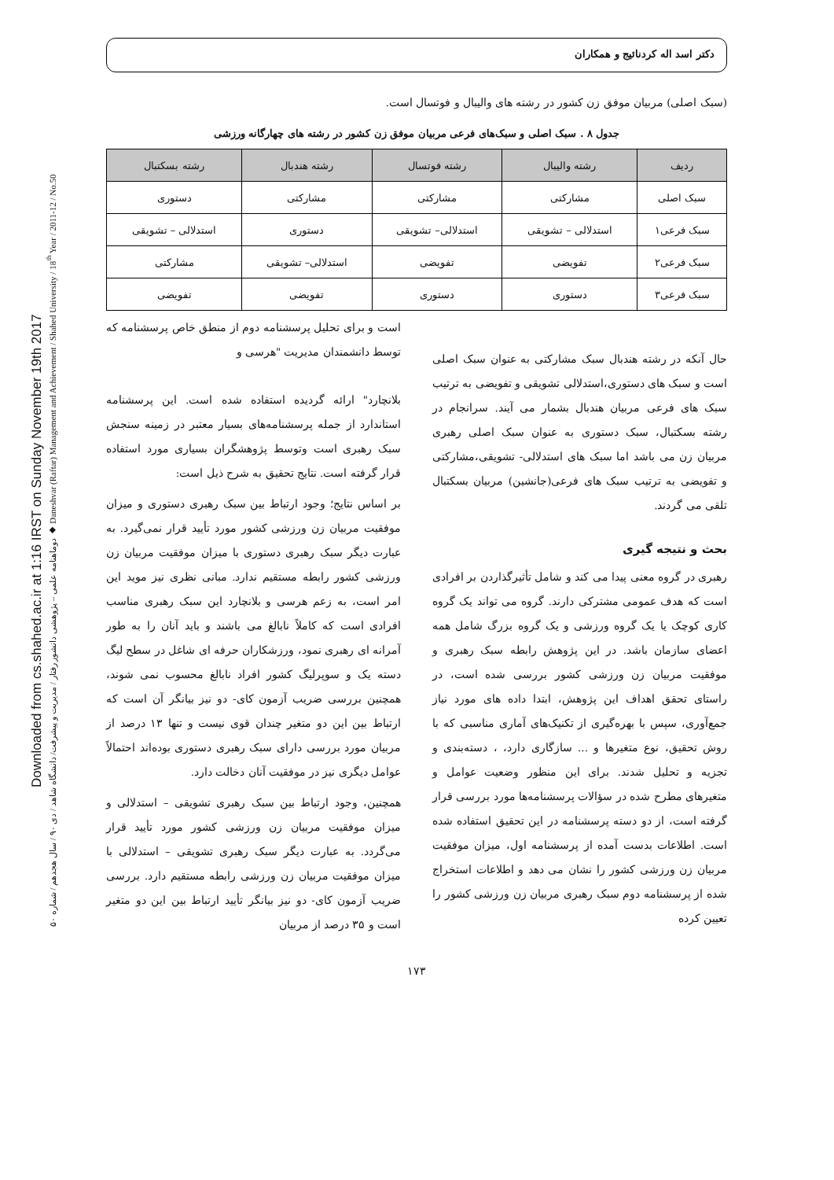Downloaded from cs.shahed.ac.ir at 1:16 IRST on Sunday November 19th 2017
دوماهنامه علمی – پژوهشی دانشور رفتار / مدیریت و پیشرفت/ دانشگاه شاهد / دی ۹۰ / سال هجدهم / شماره ۵۰ ◆ Daneshvar (Raftar) Management and Achievement / Shahed University / 18<sup>th</sup> Year / 2011-12 / No.50
دکتر اسد اله کردنائیج و همکاران
(سبک اصلی) مربیان موفق زن کشور در رشته های والیبال و فوتسال است.
جدول ۸ . سبک اصلی و سبک‌های فرعی مربیان موفق زن کشور در رشته های چهارگانه ورزشی
| ردیف | رشته والیبال | رشته فوتسال | رشته هندبال | رشته بسکتبال |
| --- | --- | --- | --- | --- |
| سبک اصلی | مشارکتی | مشارکتی | مشارکتی | دستوری |
| سبک فرعی۱ | استدلالی – تشویقی | استدلالی– تشویقی | دستوری | استدلالی – تشویقی |
| سبک فرعی۲ | تفویضی | تفویضی | استدلالی– تشویقی | مشارکتی |
| سبک فرعی۳ | دستوری | دستوری | تفویضی | تفویضی |
حال آنکه در رشته هندبال سبک مشارکتی به عنوان سبک اصلی است و سبک های دستوری،استدلالی تشویقی و تفویضی به ترتیب سبک های فرعی مربیان هندبال بشمار می آیند. سرانجام در رشته بسکتبال، سبک دستوری به عنوان سبک اصلی رهبری مربیان زن می باشد اما سبک های استدلالی- تشویقی،مشارکتی و تفویضی به ترتیب سبک های فرعی(جانشین) مربیان بسکتبال تلقی می گردند.
بحث و نتیجه گیری
رهبری در گروه معنی پیدا می کند و شامل تأثیرگذاردن بر افرادی است که هدف عمومی مشترکی دارند. گروه می تواند یک گروه کاری کوچک یا یک گروه ورزشی و یک گروه بزرگ شامل همه اعضای سازمان باشد. در این پژوهش رابطه سبک رهبری و موفقیت مربیان زن ورزشی کشور بررسی شده است، در راستای تحقق اهداف این پژوهش، ابتدا داده های مورد نیاز جمع‌آوری، سپس با بهره‌گیری از تکنیک‌های آماری مناسبی که با روش تحقیق، نوع متغیرها و ... سازگاری دارد، ، دسته‌بندی و تجزیه و تحلیل شدند. برای این منظور وضعیت عوامل و متغیرهای مطرح شده در سؤالات پرسشنامه‌ها مورد بررسی قرار گرفته است، از دو دسته پرسشنامه در این تحقیق استفاده شده است. اطلاعات بدست آمده از پرسشنامه اول، میزان موفقیت مربیان زن ورزشی کشور را نشان می دهد و اطلاعات استخراج شده از پرسشنامه دوم سبک رهبری مربیان زن ورزشی کشور را تعیین کرده
است و برای تحلیل پرسشنامه دوم از منطق خاص پرسشنامه که توسط دانشمندان مدیریت "هرسی و
بلانچارد" ارائه گردیده استفاده شده است. این پرسشنامه استاندارد از جمله پرسشنامه‌های بسیار معتبر در زمینه سنجش سبک رهبری است وتوسط پژوهشگران بسیاری مورد استفاده قرار گرفته است. نتایج تحقیق به شرح ذیل است:
بر اساس نتایج؛ وجود ارتباط بین سبک رهبری دستوری و میزان موفقیت مربیان زن ورزشی کشور مورد تأیید قرار نمی‌گیرد. به عبارت دیگر سبک رهبری دستوری با میزان موفقیت مربیان زن ورزشی کشور رابطه مستقیم ندارد. مبانی نظری نیز موید این امر است، به زعم هرسی و بلانچارد این سبک رهبری مناسب افرادی است که کاملاً نابالغ می باشند و باید آنان را به طور آمرانه ای رهبری نمود، ورزشکاران حرفه ای شاغل در سطح لیگ دسته یک و سوپرلیگ کشور افراد نابالغ محسوب نمی شوند، همچنین بررسی ضریب آزمون کای- دو نیز بیانگر آن است که ارتباط بین این دو متغیر چندان قوی نیست و تنها ۱۳ درصد از مربیان مورد بررسی دارای سبک رهبری دستوری بوده‌اند احتمالاً عوامل دیگری نیز در موفقیت آنان دخالت دارد.
همچنین، وجود ارتباط بین سبک رهبری تشویقی – استدلالی و میزان موفقیت مربیان زن ورزشی کشور مورد تأیید قرار می‌گردد. به عبارت دیگر سبک رهبری تشویقی – استدلالی با میزان موفقیت مربیان زن ورزشی رابطه مستقیم دارد. بررسی ضریب آزمون کای- دو نیز بیانگر تأیید ارتباط بین این دو متغیر است و ۳۵ درصد از مربیان
۱۷۳